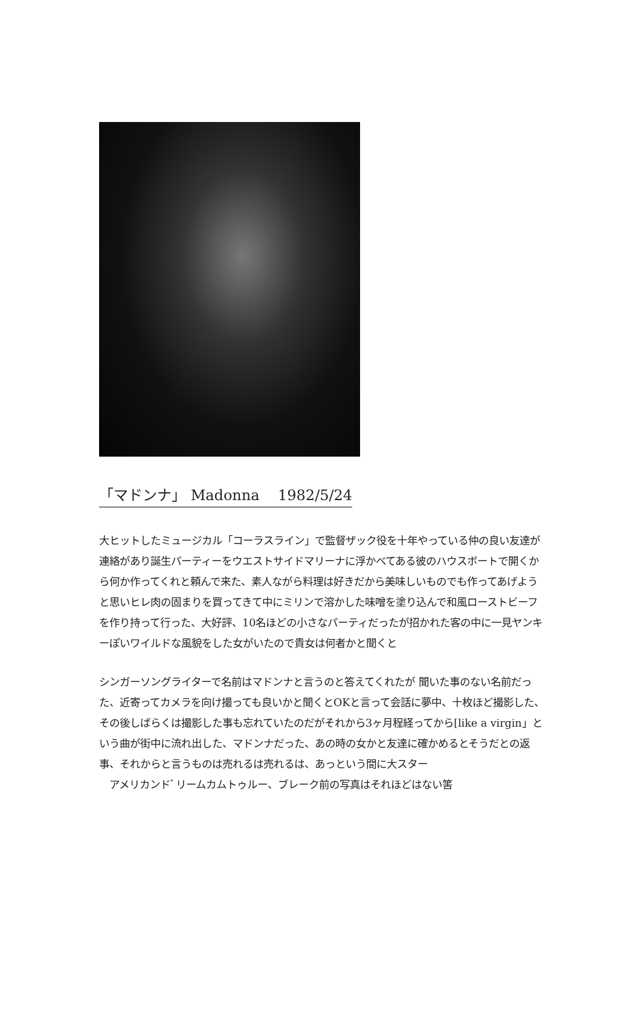「マドンナ」 Madonna 1982/5/24
大ヒットしたミュージカル「コーラスライン」で監督ザック役を十年やっている仲の良い友達が連絡があり誕生パーティーをウエストサイドマリーナに浮かべてある彼のハウスボートで開くから何か作ってくれと頼んで来た、素人ながら料理は好きだから美味しいものでも作ってあげようと思いヒレ肉の固まりを買ってきて中にミリンで溶かした味噌を塗り込んで和風ローストビーフを作り持って行った、大好評、10名ほどの小さなパーティだったが招かれた客の中に一見ヤンキーぽいワイルドな風貌をした女がいたので貴女は何者かと聞くと
シンガーソングライターで名前はマドンナと言うのと答えてくれたが 聞いた事のない名前だった、近寄ってカメラを向け撮っても良いかと聞くとOKと言って会話に夢中、十枚ほど撮影した、その後しばらくは撮影した事も忘れていたのだがそれから3ヶ月程経ってから[like a virgin」という曲が街中に流れ出した、マドンナだった、あの時の女かと友達に確かめるとそうだとの返事、それからと言うものは売れるは売れるは、あっという間に大スター
　アメリカンドﾞリームカムトゥルー、ブレーク前の写真はそれほどはない筈